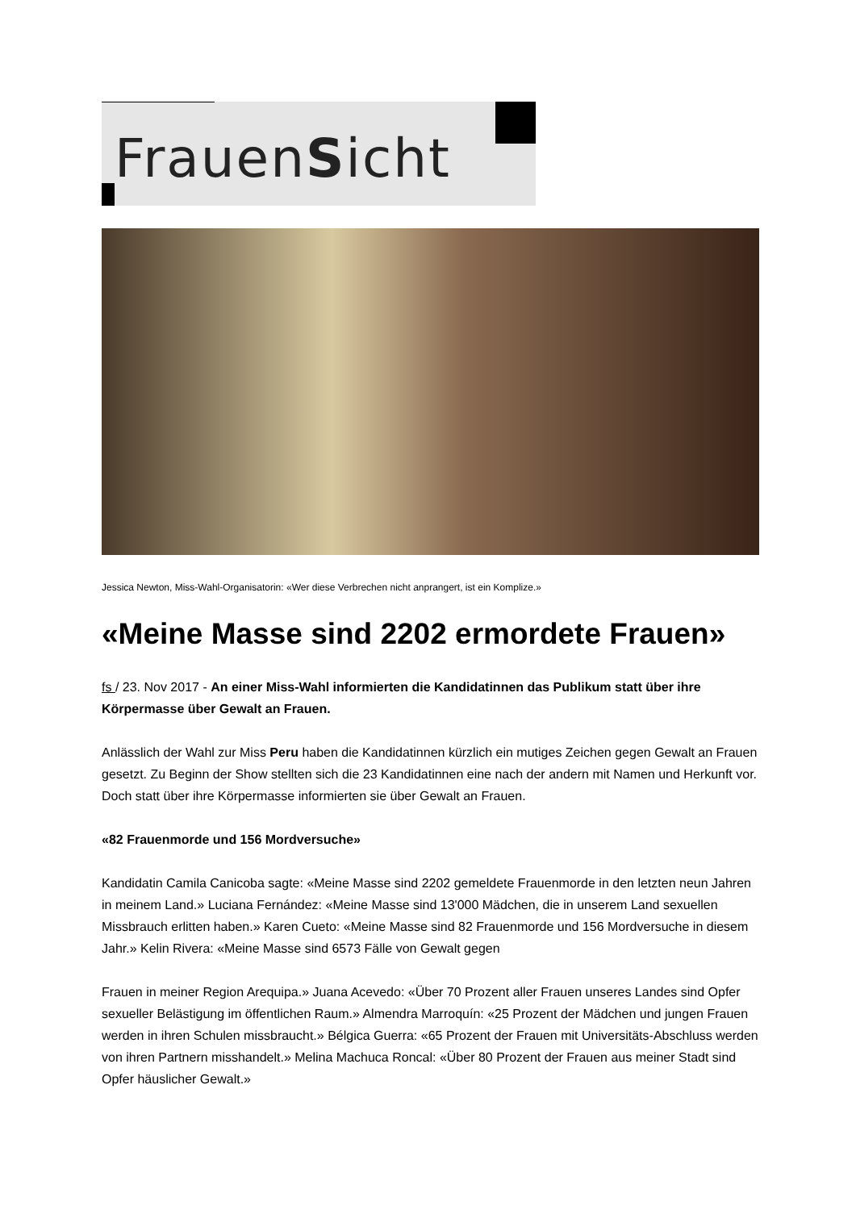FrauenSicht
Jessica Newton, Miss-Wahl-Organisatorin: «Wer diese Verbrechen nicht anprangert, ist ein Komplize.»
«Meine Masse sind 2202 ermordete Frauen»
fs / 23. Nov 2017 - An einer Miss-Wahl informierten die Kandidatinnen das Publikum statt über ihre Körpermasse über Gewalt an Frauen.
Anlässlich der Wahl zur Miss Peru haben die Kandidatinnen kürzlich ein mutiges Zeichen gegen Gewalt an Frauen gesetzt. Zu Beginn der Show stellten sich die 23 Kandidatinnen eine nach der andern mit Namen und Herkunft vor. Doch statt über ihre Körpermasse informierten sie über Gewalt an Frauen.
«82 Frauenmorde und 156 Mordversuche»
Kandidatin Camila Canicoba sagte: «Meine Masse sind 2202 gemeldete Frauenmorde in den letzten neun Jahren in meinem Land.» Luciana Fernández: «Meine Masse sind 13'000 Mädchen, die in unserem Land sexuellen Missbrauch erlitten haben.» Karen Cueto: «Meine Masse sind 82 Frauenmorde und 156 Mordversuche in diesem Jahr.» Kelin Rivera: «Meine Masse sind 6573 Fälle von Gewalt gegen
Frauen in meiner Region Arequipa.» Juana Acevedo: «Über 70 Prozent aller Frauen unseres Landes sind Opfer sexueller Belästigung im öffentlichen Raum.» Almendra Marroquín: «25 Prozent der Mädchen und jungen Frauen werden in ihren Schulen missbraucht.» Bélgica Guerra: «65 Prozent der Frauen mit Universitäts-Abschluss werden von ihren Partnern misshandelt.» Melina Machuca Roncal: «Über 80 Prozent der Frauen aus meiner Stadt sind Opfer häuslicher Gewalt.»